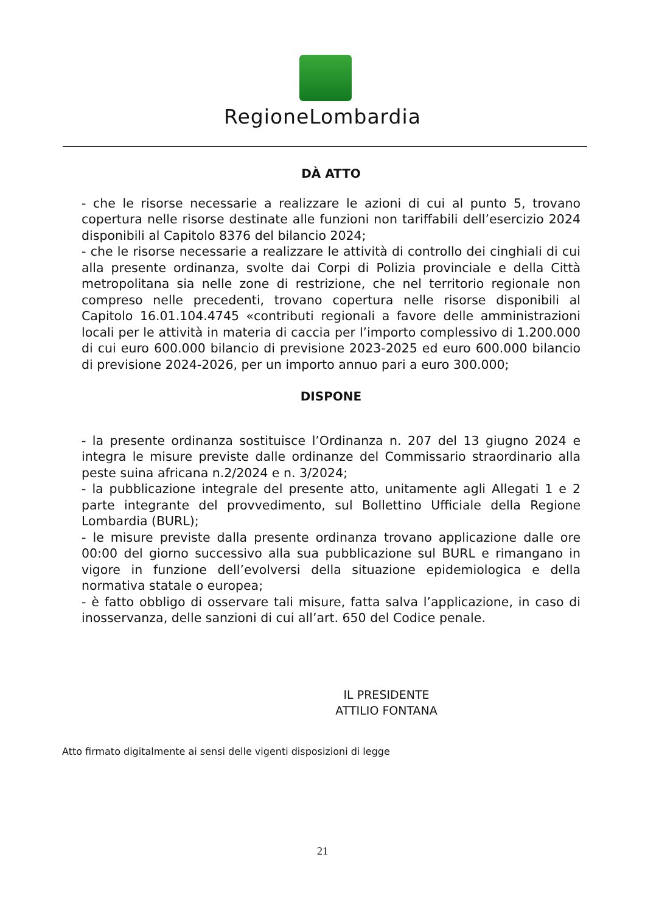RegioneLombardia
DÀ ATTO
- che le risorse necessarie a realizzare le azioni di cui al punto 5, trovano copertura nelle risorse destinate alle funzioni non tariffabili dell’esercizio 2024 disponibili al Capitolo 8376 del bilancio 2024;
- che le risorse necessarie a realizzare le attività di controllo dei cinghiali di cui alla presente ordinanza, svolte dai Corpi di Polizia provinciale e della Città metropolitana sia nelle zone di restrizione, che nel territorio regionale non compreso nelle precedenti, trovano copertura nelle risorse disponibili al Capitolo 16.01.104.4745 «contributi regionali a favore delle amministrazioni locali per le attività in materia di caccia per l’importo complessivo di 1.200.000 di cui euro 600.000 bilancio di previsione 2023-2025 ed euro 600.000 bilancio di previsione 2024-2026, per un importo annuo pari a euro 300.000;
DISPONE
- la presente ordinanza sostituisce l’Ordinanza n. 207 del 13 giugno 2024 e integra le misure previste dalle ordinanze del Commissario straordinario alla peste suina africana n.2/2024 e n. 3/2024;
- la pubblicazione integrale del presente atto, unitamente agli Allegati 1 e 2 parte integrante del provvedimento, sul Bollettino Ufficiale della Regione Lombardia (BURL);
- le misure previste dalla presente ordinanza trovano applicazione dalle ore 00:00 del giorno successivo alla sua pubblicazione sul BURL e rimangano in vigore in funzione dell’evolversi della situazione epidemiologica e della normativa statale o europea;
- è fatto obbligo di osservare tali misure, fatta salva l’applicazione, in caso di inosservanza, delle sanzioni di cui all’art. 650 del Codice penale.
IL PRESIDENTE
ATTILIO FONTANA
Atto firmato digitalmente ai sensi delle vigenti disposizioni di legge
21